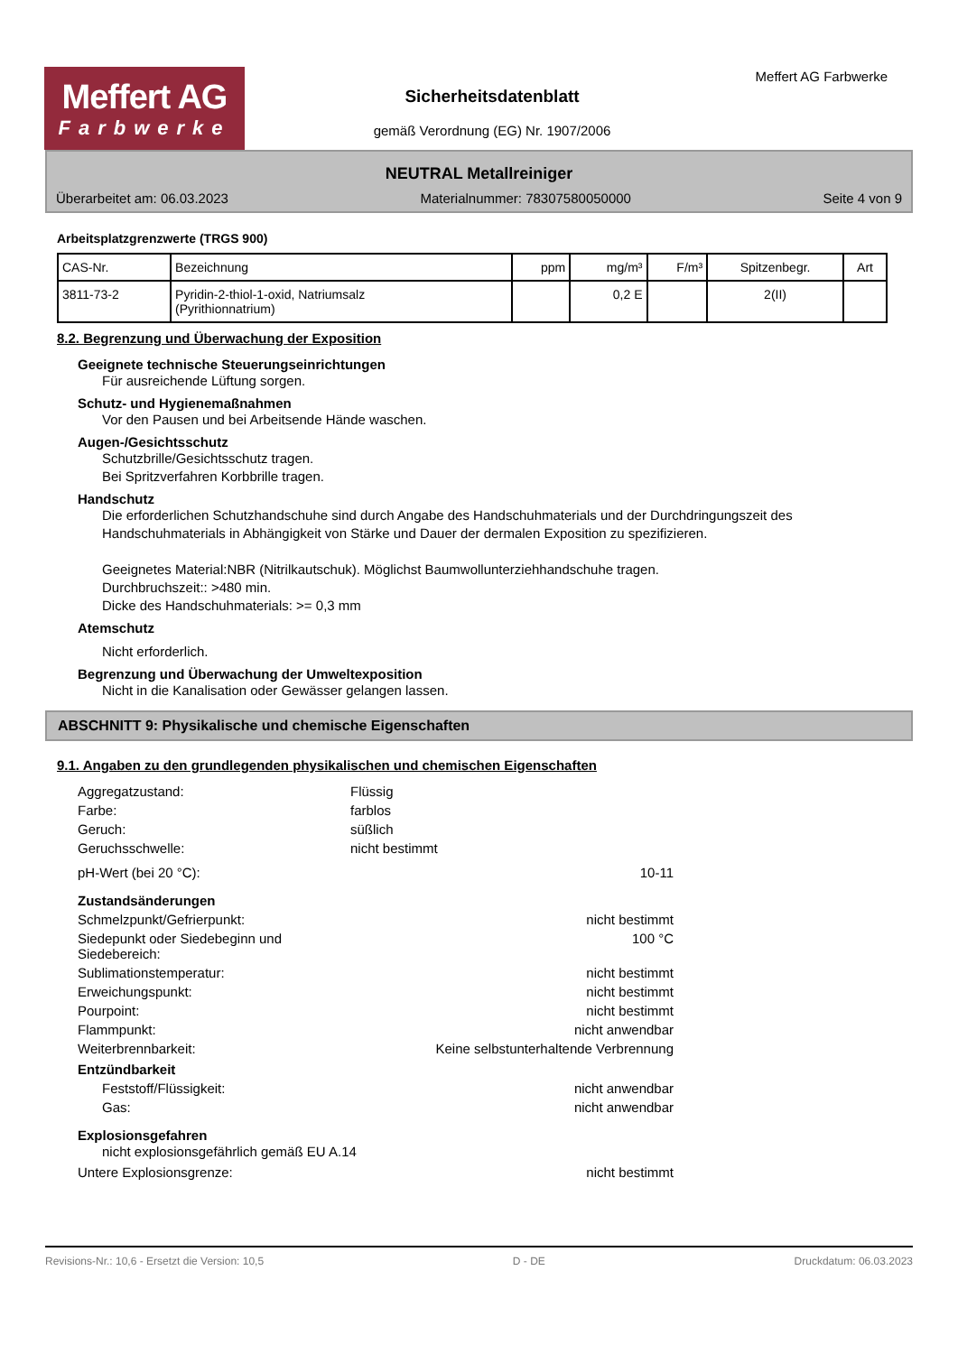Meffert AG
Farbwerke
Meffert AG Farbwerke
Sicherheitsdatenblatt
gemäß Verordnung (EG) Nr. 1907/2006
NEUTRAL Metallreiniger
Überarbeitet am: 06.03.2023 Materialnummer: 78307580050000 Seite 4 von 9
Arbeitsplatzgrenzwerte (TRGS 900)
| CAS-Nr. | Bezeichnung | ppm | mg/m³ | F/m³ | Spitzenbegr. | Art |
| --- | --- | --- | --- | --- | --- | --- |
| 3811-73-2 | Pyridin-2-thiol-1-oxid, Natriumsalz (Pyrithionnatrium) | | 0,2 E | | 2(II) | |
8.2. Begrenzung und Überwachung der Exposition
Geeignete technische Steuerungseinrichtungen
Für ausreichende Lüftung sorgen.
Schutz- und Hygienemaßnahmen
Vor den Pausen und bei Arbeitsende Hände waschen.
Augen-/Gesichtsschutz
Schutzbrille/Gesichtsschutz tragen.
Bei Spritzverfahren Korbbrille tragen.
Handschutz
Die erforderlichen Schutzhandschuhe sind durch Angabe des Handschuhmaterials und der Durchdringungszeit des Handschuhmaterials in Abhängigkeit von Stärke und Dauer der dermalen Exposition zu spezifizieren.
Geeignetes Material:NBR (Nitrilkautschuk). Möglichst Baumwollunterziehhandschuhe tragen.
Durchbruchszeit:: >480 min.
Dicke des Handschuhmaterials: >= 0,3 mm
Atemschutz
Nicht erforderlich.
Begrenzung und Überwachung der Umweltexposition
Nicht in die Kanalisation oder Gewässer gelangen lassen.
ABSCHNITT 9: Physikalische und chemische Eigenschaften
9.1. Angaben zu den grundlegenden physikalischen und chemischen Eigenschaften
Aggregatzustand: Flüssig
Farbe: farblos
Geruch: süßlich
Geruchsschwelle: nicht bestimmt
pH-Wert (bei 20 °C): 10-11
Zustandsänderungen
Schmelzpunkt/Gefrierpunkt: nicht bestimmt
Siedepunkt oder Siedebeginn und Siedebereich: 100 °C
Sublimationstemperatur: nicht bestimmt
Erweichungspunkt: nicht bestimmt
Pourpoint: nicht bestimmt
Flammpunkt: nicht anwendbar
Weiterbrennbarkeit: Keine selbstunterhaltende Verbrennung
Entzündbarkeit
Feststoff/Flüssigkeit: nicht anwendbar
Gas: nicht anwendbar
Explosionsgefahren
nicht explosionsgefährlich gemäß EU A.14
Untere Explosionsgrenze: nicht bestimmt
Revisions-Nr.: 10,6 - Ersetzt die Version: 10,5 D - DE Druckdatum: 06.03.2023